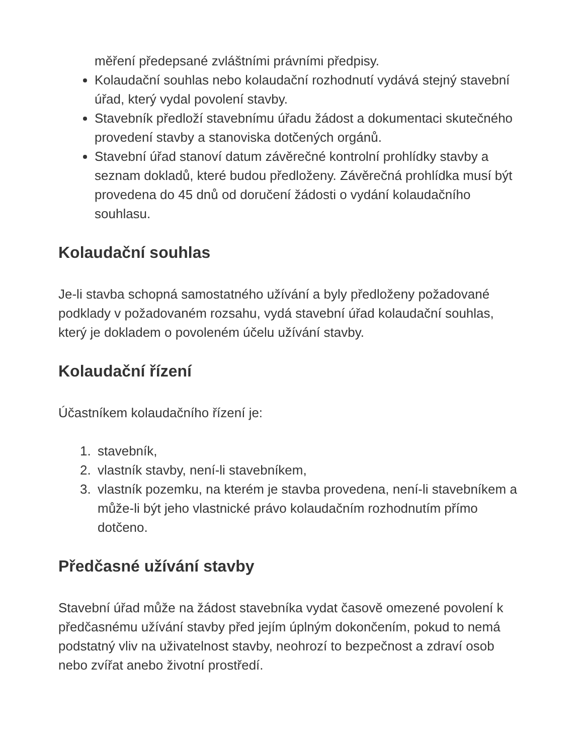měření předepsané zvláštními právními předpisy.
Kolaudační souhlas nebo kolaudační rozhodnutí vydává stejný stavební úřad, který vydal povolení stavby.
Stavebník předloží stavebnímu úřadu žádost a dokumentaci skutečného provedení stavby a stanoviska dotčených orgánů.
Stavební úřad stanoví datum závěrečné kontrolní prohlídky stavby a seznam dokladů, které budou předloženy. Závěrečná prohlídka musí být provedena do 45 dnů od doručení žádosti o vydání kolaudačního souhlasu.
Kolaudační souhlas
Je-li stavba schopná samostatného užívání a byly předloženy požadované podklady v požadovaném rozsahu, vydá stavební úřad kolaudační souhlas, který je dokladem o povoleném účelu užívání stavby.
Kolaudační řízení
Účastníkem kolaudačního řízení je:
1. stavebník,
2. vlastník stavby, není-li stavebníkem,
3. vlastník pozemku, na kterém je stavba provedena, není-li stavebníkem a může-li být jeho vlastnické právo kolaudačním rozhodnutím přímo dotčeno.
Předčasné užívání stavby
Stavební úřad může na žádost stavebníka vydat časově omezené povolení k předčasnému užívání stavby před jejím úplným dokončením, pokud to nemá podstatný vliv na uživatelnost stavby, neohrozí to bezpečnost a zdraví osob nebo zvířat anebo životní prostředí.